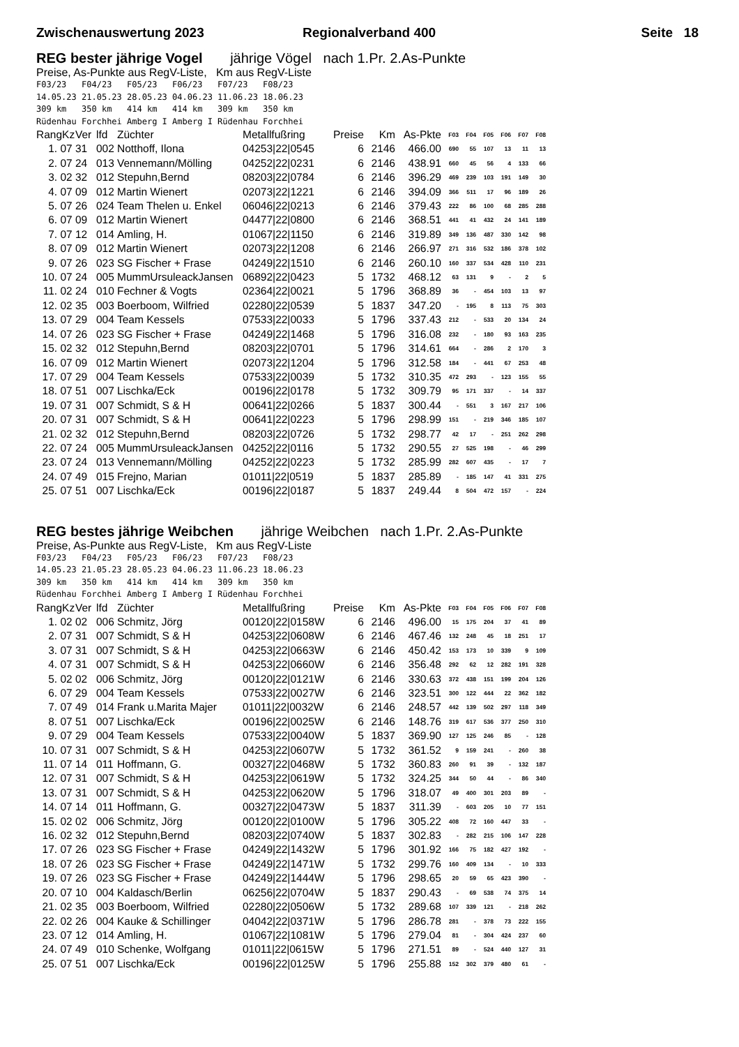Zwischenauswertung 2023 Regionalverband 400 Seite 18
REG bester jährige Vogel jährige Vögel nach 1.Pr. 2.As-Punkte
Preise, As-Punkte aus RegV-Liste, Km aus RegV-Liste
F03/23 F04/23 F05/23 F06/23 F07/23 F08/23 14.05.23 21.05.23 28.05.23 04.06.23 11.06.23 18.06.23 309 km 350 km 414 km 414 km 309 km 350 km Rüdenhau Forchhei Amberg I Amberg I Rüdenhau Forchhei
| RangKz | Ver | lfd | Züchter | Metallfußring | Preise | Km | As-Pkte | F03 | F04 | F05 | F06 | F07 | F08 |
| --- | --- | --- | --- | --- | --- | --- | --- | --- | --- | --- | --- | --- | --- |
| 1. 07 | 31 | 002 | Notthoff, Ilona | 04253/22/0545 | 6 | 2146 | 466.00 | 690 | 55 | 107 | 13 | 11 | 13 |
| 2. 07 | 24 | 013 | Vennemann/Mölling | 04252/22/0231 | 6 | 2146 | 438.91 | 660 | 45 | 56 | 4 | 133 | 66 |
| 3. 02 | 32 | 012 | Stepuhn,Bernd | 08203/22/0784 | 6 | 2146 | 396.29 | 469 | 239 | 103 | 191 | 149 | 30 |
| 4. 07 | 09 | 012 | Martin Wienert | 02073/22/1221 | 6 | 2146 | 394.09 | 366 | 511 | 17 | 96 | 189 | 26 |
| 5. 07 | 26 | 024 | Team Thelen u. Enkel | 06046/22/0213 | 6 | 2146 | 379.43 | 222 | 86 | 100 | 68 | 285 | 288 |
| 6. 07 | 09 | 012 | Martin Wienert | 04477/22/0800 | 6 | 2146 | 368.51 | 441 | 41 | 432 | 24 | 141 | 189 |
| 7. 07 | 12 | 014 | Amling, H. | 01067/22/1150 | 6 | 2146 | 319.89 | 349 | 136 | 487 | 330 | 142 | 98 |
| 8. 07 | 09 | 012 | Martin Wienert | 02073/22/1208 | 6 | 2146 | 266.97 | 271 | 316 | 532 | 186 | 378 | 102 |
| 9. 07 | 26 | 023 | SG Fischer + Frase | 04249/22/1510 | 6 | 2146 | 260.10 | 160 | 337 | 534 | 428 | 110 | 231 |
| 10. 07 | 24 | 005 | MummUrsuleackJansen | 06892/22/0423 | 5 | 1732 | 468.12 | 63 | 131 | 9 | - | 2 | 5 |
| 11. 02 | 24 | 010 | Fechner & Vogts | 02364/22/0021 | 5 | 1796 | 368.89 | 36 | - | 454 | 103 | 13 | 97 |
| 12. 02 | 35 | 003 | Boerboom, Wilfried | 02280/22/0539 | 5 | 1837 | 347.20 | - | 195 | 8 | 113 | 75 | 303 |
| 13. 07 | 29 | 004 | Team Kessels | 07533/22/0033 | 5 | 1796 | 337.43 | 212 | - | 533 | 20 | 134 | 24 |
| 14. 07 | 26 | 023 | SG Fischer + Frase | 04249/22/1468 | 5 | 1796 | 316.08 | 232 | - | 180 | 93 | 163 | 235 |
| 15. 02 | 32 | 012 | Stepuhn,Bernd | 08203/22/0701 | 5 | 1796 | 314.61 | 664 | - | 286 | 2 | 170 | 3 |
| 16. 07 | 09 | 012 | Martin Wienert | 02073/22/1204 | 5 | 1796 | 312.58 | 184 | - | 441 | 67 | 253 | 48 |
| 17. 07 | 29 | 004 | Team Kessels | 07533/22/0039 | 5 | 1732 | 310.35 | 472 | 293 | - | 123 | 155 | 55 |
| 18. 07 | 51 | 007 | Lischka/Eck | 00196/22/0178 | 5 | 1732 | 309.79 | 95 | 171 | 337 | - | 14 | 337 |
| 19. 07 | 31 | 007 | Schmidt, S & H | 00641/22/0266 | 5 | 1837 | 300.44 | - | 551 | 3 | 167 | 217 | 106 |
| 20. 07 | 31 | 007 | Schmidt, S & H | 00641/22/0223 | 5 | 1796 | 298.99 | 151 | - | 219 | 346 | 185 | 107 |
| 21. 02 | 32 | 012 | Stepuhn,Bernd | 08203/22/0726 | 5 | 1732 | 298.77 | 42 | 17 | - | 251 | 262 | 298 |
| 22. 07 | 24 | 005 | MummUrsuleackJansen | 04252/22/0116 | 5 | 1732 | 290.55 | 27 | 525 | 198 | - | 46 | 299 |
| 23. 07 | 24 | 013 | Vennemann/Mölling | 04252/22/0223 | 5 | 1732 | 285.99 | 282 | 607 | 435 | - | 17 | 7 |
| 24. 07 | 49 | 015 | Frejno, Marian | 01011/22/0519 | 5 | 1837 | 285.89 | - | 185 | 147 | 41 | 331 | 275 |
| 25. 07 | 51 | 007 | Lischka/Eck | 00196/22/0187 | 5 | 1837 | 249.44 | 8 | 504 | 472 | 157 | - | 224 |
REG bestes jährige Weibchen jährige Weibchen nach 1.Pr. 2.As-Punkte
Preise, As-Punkte aus RegV-Liste, Km aus RegV-Liste
F03/23 F04/23 F05/23 F06/23 F07/23 F08/23 14.05.23 21.05.23 28.05.23 04.06.23 11.06.23 18.06.23 309 km 350 km 414 km 414 km 309 km 350 km Rüdenhau Forchhei Amberg I Amberg I Rüdenhau Forchhei
| RangKz | Ver | lfd | Züchter | Metallfußring | Preise | Km | As-Pkte | F03 | F04 | F05 | F06 | F07 | F08 |
| --- | --- | --- | --- | --- | --- | --- | --- | --- | --- | --- | --- | --- | --- |
| 1. 02 | 02 | 006 | Schmitz, Jörg | 00120/22/0158W | 6 | 2146 | 496.00 | 15 | 175 | 204 | 37 | 41 | 89 |
| 2. 07 | 31 | 007 | Schmidt, S & H | 04253/22/0608W | 6 | 2146 | 467.46 | 132 | 248 | 45 | 18 | 251 | 17 |
| 3. 07 | 31 | 007 | Schmidt, S & H | 04253/22/0663W | 6 | 2146 | 450.42 | 153 | 173 | 10 | 339 | 9 | 109 |
| 4. 07 | 31 | 007 | Schmidt, S & H | 04253/22/0660W | 6 | 2146 | 356.48 | 292 | 62 | 12 | 282 | 191 | 328 |
| 5. 02 | 02 | 006 | Schmitz, Jörg | 00120/22/0121W | 6 | 2146 | 330.63 | 372 | 438 | 151 | 199 | 204 | 126 |
| 6. 07 | 29 | 004 | Team Kessels | 07533/22/0027W | 6 | 2146 | 323.51 | 300 | 122 | 444 | 22 | 362 | 182 |
| 7. 07 | 49 | 014 | Frank u.Marita Majer | 01011/22/0032W | 6 | 2146 | 248.57 | 442 | 139 | 502 | 297 | 118 | 349 |
| 8. 07 | 51 | 007 | Lischka/Eck | 00196/22/0025W | 6 | 2146 | 148.76 | 319 | 617 | 536 | 377 | 250 | 310 |
| 9. 07 | 29 | 004 | Team Kessels | 07533/22/0040W | 5 | 1837 | 369.90 | 127 | 125 | 246 | 85 | - | 128 |
| 10. 07 | 31 | 007 | Schmidt, S & H | 04253/22/0607W | 5 | 1732 | 361.52 | 9 | 159 | 241 | - | 260 | 38 |
| 11. 07 | 14 | 011 | Hoffmann, G. | 00327/22/0468W | 5 | 1732 | 360.83 | 260 | 91 | 39 | - | 132 | 187 |
| 12. 07 | 31 | 007 | Schmidt, S & H | 04253/22/0619W | 5 | 1732 | 324.25 | 344 | 50 | 44 | - | 86 | 340 |
| 13. 07 | 31 | 007 | Schmidt, S & H | 04253/22/0620W | 5 | 1796 | 318.07 | 49 | 400 | 301 | 203 | 89 | - |
| 14. 07 | 14 | 011 | Hoffmann, G. | 00327/22/0473W | 5 | 1837 | 311.39 | - | 603 | 205 | 10 | 77 | 151 |
| 15. 02 | 02 | 006 | Schmitz, Jörg | 00120/22/0100W | 5 | 1796 | 305.22 | 408 | 72 | 160 | 447 | 33 | - |
| 16. 02 | 32 | 012 | Stepuhn,Bernd | 08203/22/0740W | 5 | 1837 | 302.83 | - | 282 | 215 | 106 | 147 | 228 |
| 17. 07 | 26 | 023 | SG Fischer + Frase | 04249/22/1432W | 5 | 1796 | 301.92 | 166 | 75 | 182 | 427 | 192 | - |
| 18. 07 | 26 | 023 | SG Fischer + Frase | 04249/22/1471W | 5 | 1732 | 299.76 | 160 | 409 | 134 | - | 10 | 333 |
| 19. 07 | 26 | 023 | SG Fischer + Frase | 04249/22/1444W | 5 | 1796 | 298.65 | 20 | 59 | 65 | 423 | 390 | - |
| 20. 07 | 10 | 004 | Kaldasch/Berlin | 06256/22/0704W | 5 | 1837 | 290.43 | - | 69 | 538 | 74 | 375 | 14 |
| 21. 02 | 35 | 003 | Boerboom, Wilfried | 02280/22/0506W | 5 | 1732 | 289.68 | 107 | 339 | 121 | - | 218 | 262 |
| 22. 02 | 26 | 004 | Kauke & Schillinger | 04042/22/0371W | 5 | 1796 | 286.78 | 281 | - | 378 | 73 | 222 | 155 |
| 23. 07 | 12 | 014 | Amling, H. | 01067/22/1081W | 5 | 1796 | 279.04 | 81 | - | 304 | 424 | 237 | 60 |
| 24. 07 | 49 | 010 | Schenke, Wolfgang | 01011/22/0615W | 5 | 1796 | 271.51 | 89 | - | 524 | 440 | 127 | 31 |
| 25. 07 | 51 | 007 | Lischka/Eck | 00196/22/0125W | 5 | 1796 | 255.88 | 152 | 302 | 379 | 480 | 61 | - |